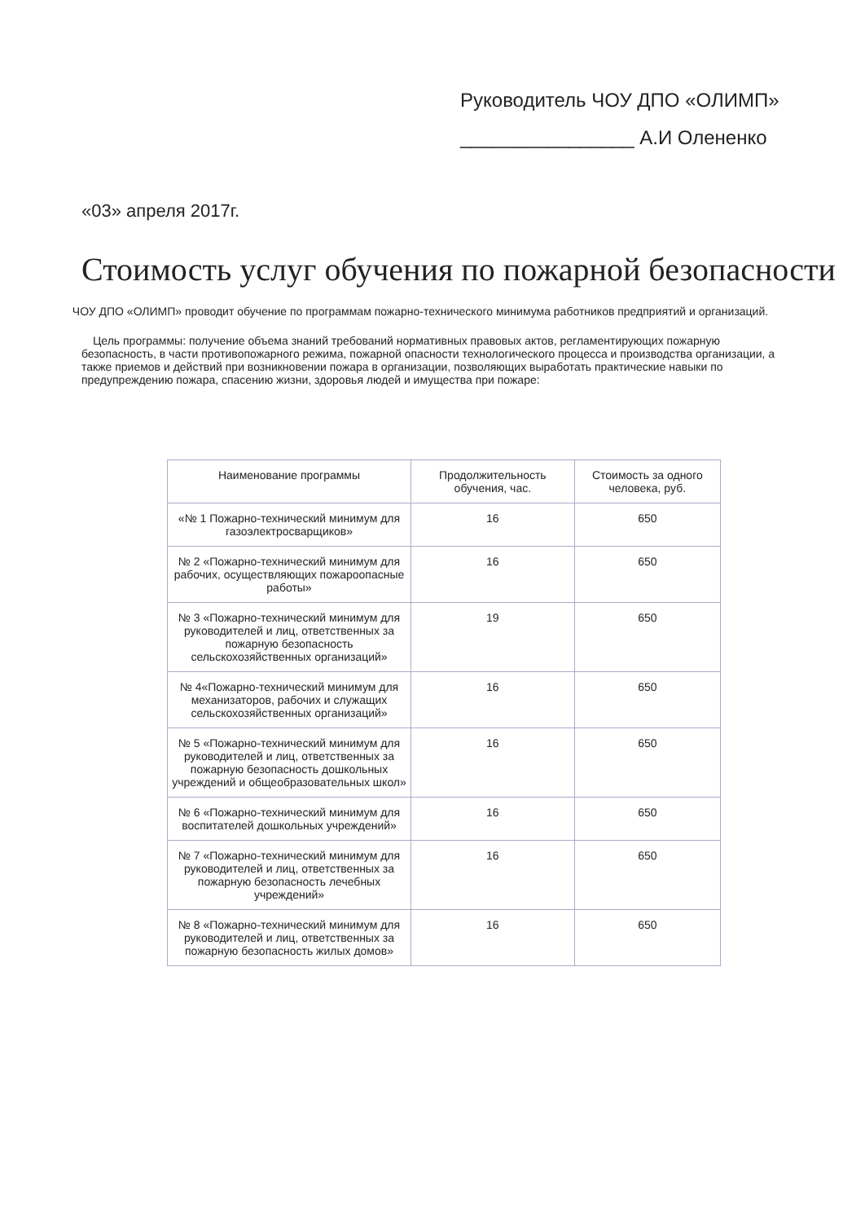Руководитель ЧОУ ДПО «ОЛИМП»
________________ А.И Олененко
«03» апреля 2017г.
Стоимость услуг обучения по пожарной безопасности
ЧОУ ДПО «ОЛИМП» проводит обучение по программам пожарно-технического минимума работников предприятий и организаций.
Цель программы: получение объема знаний требований нормативных правовых актов, регламентирующих пожарную безопасность, в части противопожарного режима, пожарной опасности технологического процесса и производства организации, а также приемов и действий при возникновении пожара в организации, позволяющих выработать практические навыки по предупреждению пожара, спасению жизни, здоровья людей и имущества при пожаре:
| Наименование программы | Продолжительность обучения, час. | Стоимость за одного человека, руб. |
| --- | --- | --- |
| «№ 1 Пожарно-технический минимум для газоэлектросварщиков» | 16 | 650 |
| № 2 «Пожарно-технический минимум для рабочих, осуществляющих пожароопасные работы» | 16 | 650 |
| № 3 «Пожарно-технический минимум для руководителей и лиц, ответственных за пожарную безопасность сельскохозяйственных организаций» | 19 | 650 |
| № 4«Пожарно-технический минимум для механизаторов, рабочих и служащих сельскохозяйственных организаций» | 16 | 650 |
| № 5 «Пожарно-технический минимум для руководителей и лиц, ответственных за пожарную безопасность дошкольных учреждений и общеобразовательных школ» | 16 | 650 |
| № 6 «Пожарно-технический минимум для воспитателей дошкольных учреждений» | 16 | 650 |
| № 7 «Пожарно-технический минимум для руководителей и лиц, ответственных за пожарную безопасность лечебных учреждений» | 16 | 650 |
| № 8 «Пожарно-технический минимум для руководителей и лиц, ответственных за пожарную безопасность жилых домов» | 16 | 650 |